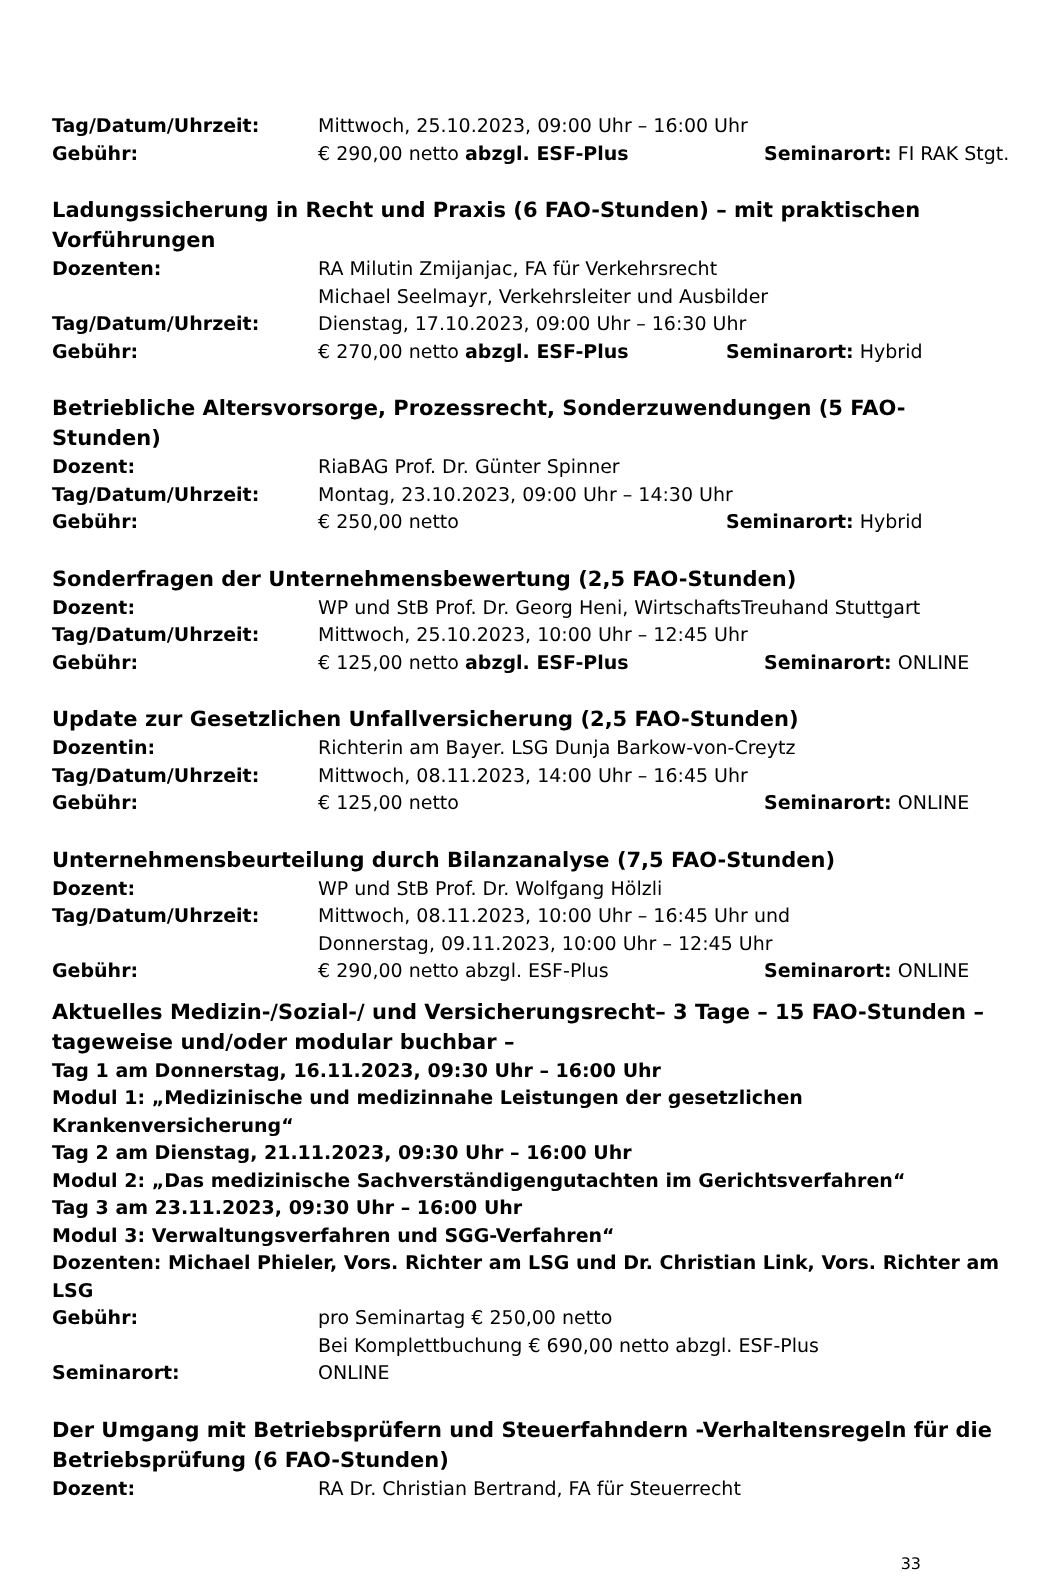Tag/Datum/Uhrzeit: Mittwoch, 25.10.2023, 09:00 Uhr – 16:00 Uhr
Gebühr: € 290,00 netto abzgl. ESF-Plus Seminarort: FI RAK Stgt.
Ladungssicherung in Recht und Praxis (6 FAO-Stunden) – mit praktischen Vorführungen
Dozenten: RA Milutin Zmijanjac, FA für Verkehrsrecht
Michael Seelmayr, Verkehrsleiter und Ausbilder
Tag/Datum/Uhrzeit: Dienstag, 17.10.2023, 09:00 Uhr – 16:30 Uhr
Gebühr: € 270,00 netto abzgl. ESF-Plus Seminarort: Hybrid
Betriebliche Altersvorsorge, Prozessrecht, Sonderzuwendungen (5 FAO-Stunden)
Dozent: RiaBAG Prof. Dr. Günter Spinner
Tag/Datum/Uhrzeit: Montag, 23.10.2023, 09:00 Uhr – 14:30 Uhr
Gebühr: € 250,00 netto Seminarort: Hybrid
Sonderfragen der Unternehmensbewertung (2,5 FAO-Stunden)
Dozent: WP und StB Prof. Dr. Georg Heni, WirtschaftsTreuhand Stuttgart
Tag/Datum/Uhrzeit: Mittwoch, 25.10.2023, 10:00 Uhr – 12:45 Uhr
Gebühr: € 125,00 netto abzgl. ESF-Plus Seminarort: ONLINE
Update zur Gesetzlichen Unfallversicherung (2,5 FAO-Stunden)
Dozentin: Richterin am Bayer. LSG Dunja Barkow-von-Creytz
Tag/Datum/Uhrzeit: Mittwoch, 08.11.2023, 14:00 Uhr – 16:45 Uhr
Gebühr: € 125,00 netto Seminarort: ONLINE
Unternehmensbeurteilung durch Bilanzanalyse (7,5 FAO-Stunden)
Dozent: WP und StB Prof. Dr. Wolfgang Hölzli
Tag/Datum/Uhrzeit: Mittwoch, 08.11.2023, 10:00 Uhr – 16:45 Uhr und
Donnerstag, 09.11.2023, 10:00 Uhr – 12:45 Uhr
Gebühr: € 290,00 netto abzgl. ESF-Plus Seminarort: ONLINE
Aktuelles Medizin-/Sozial-/ und Versicherungsrecht– 3 Tage – 15 FAO-Stunden – tageweise und/oder modular buchbar –
Tag 1 am Donnerstag, 16.11.2023, 09:30 Uhr – 16:00 Uhr
Modul 1: „Medizinische und medizinnahe Leistungen der gesetzlichen Krankenversicherung“
Tag 2 am Dienstag, 21.11.2023, 09:30 Uhr – 16:00 Uhr
Modul 2: „Das medizinische Sachverständigengutachten im Gerichtsverfahren“
Tag 3 am 23.11.2023, 09:30 Uhr – 16:00 Uhr
Modul 3: Verwaltungsverfahren und SGG-Verfahren“
Dozenten: Michael Phieler, Vors. Richter am LSG und Dr. Christian Link, Vors. Richter am LSG
Gebühr: pro Seminartag € 250,00 netto
Bei Komplettbuchung € 690,00 netto abzgl. ESF-Plus
Seminarort: ONLINE
Der Umgang mit Betriebsprüfern und Steuerfahndern -Verhaltensregeln für die Betriebsprüfung (6 FAO-Stunden)
Dozent: RA Dr. Christian Bertrand, FA für Steuerrecht
33